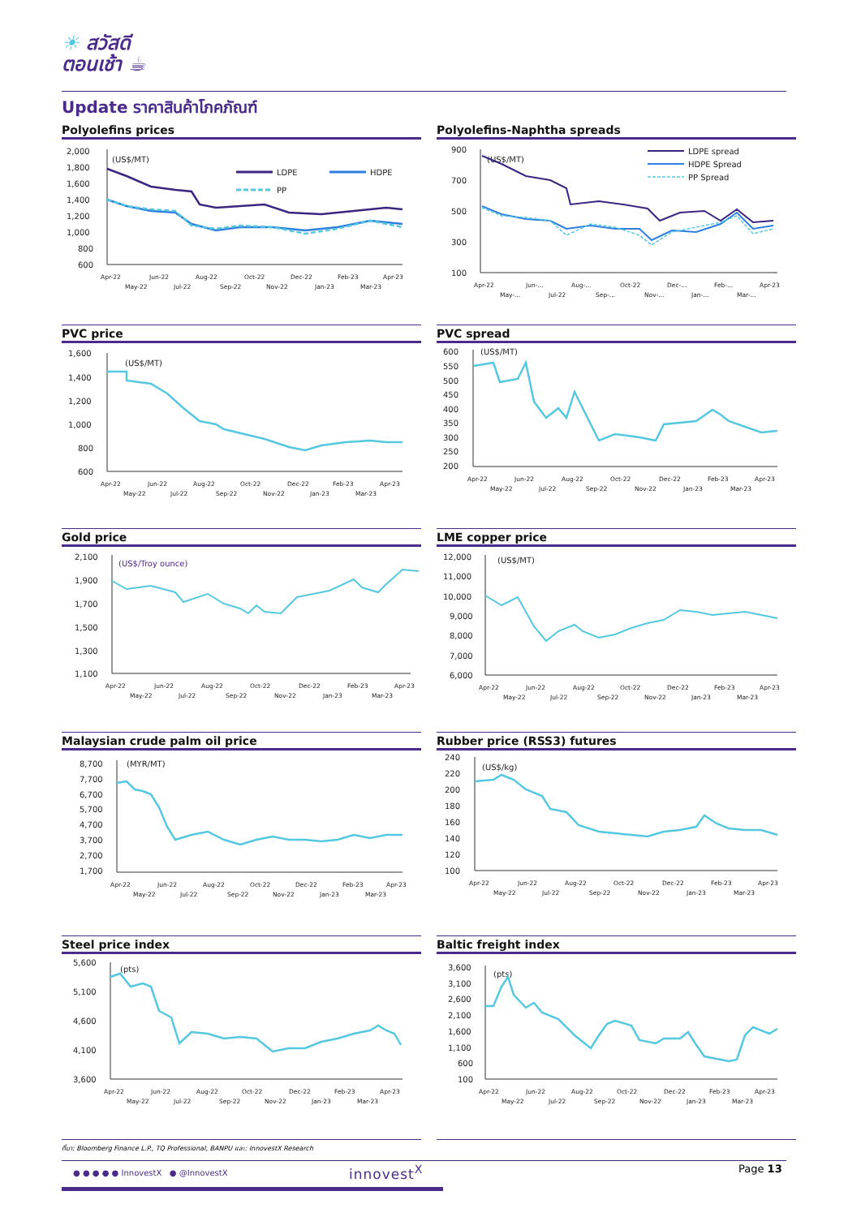☀ สวัสดี
ตอนเช้า ☕
Update ราคาสินค้าโภคภัณฑ์
Polyolefins prices
2,000
1,800
1,600
1,400
1,200
1,000
800
600
(US$/MT)
LDPE
HDPE
PP
Apr-22
May-22
Jun-22
Jul-22
Aug-22
Sep-22
Oct-22
Nov-22
Dec-22
Jan-23
Feb-23
Mar-23
Apr-23
Polyolefins-Naphtha spreads
900
700
500
300
100
(US$/MT)
LDPE spread
HDPE Spread
PP Spread
Apr-22
May-...
Jun-...
Jul-22
Aug-...
Sep-...
Oct-22
Nov-...
Dec-...
Jan-...
Feb-...
Mar-...
Apr-23
PVC price
1,600
1,400
1,200
1,000
800
600
(US$/MT)
Apr-22
May-22
Jun-22
Jul-22
Aug-22
Sep-22
Oct-22
Nov-22
Dec-22
Jan-23
Feb-23
Mar-23
Apr-23
PVC spread
600
550
500
450
400
350
300
250
200
(US$/MT)
Apr-22
May-22
Jun-22
Jul-22
Aug-22
Sep-22
Oct-22
Nov-22
Dec-22
Jan-23
Feb-23
Mar-23
Apr-23
Gold price
2,100
1,900
1,700
1,500
1,300
1,100
(US$/Troy ounce)
Apr-22
May-22
Jun-22
Jul-22
Aug-22
Sep-22
Oct-22
Nov-22
Dec-22
Jan-23
Feb-23
Mar-23
Apr-23
LME copper price
12,000
11,000
10,000
9,000
8,000
7,000
6,000
(US$/MT)
Apr-22
May-22
Jun-22
Jul-22
Aug-22
Sep-22
Oct-22
Nov-22
Dec-22
Jan-23
Feb-23
Mar-23
Apr-23
Malaysian crude palm oil price
8,700
7,700
6,700
5,700
4,700
3,700
2,700
1,700
(MYR/MT)
Apr-22
May-22
Jun-22
Jul-22
Aug-22
Sep-22
Oct-22
Nov-22
Dec-22
Jan-23
Feb-23
Mar-23
Apr-23
Rubber price (RSS3) futures
240
220
200
180
160
140
120
100
(US$/kg)
Apr-22
May-22
Jun-22
Jul-22
Aug-22
Sep-22
Oct-22
Nov-22
Dec-22
Jan-23
Feb-23
Mar-23
Apr-23
Steel price index
5,600
5,100
4,600
4,100
3,600
(pts)
Apr-22
May-22
Jun-22
Jul-22
Aug-22
Sep-22
Oct-22
Nov-22
Dec-22
Jan-23
Feb-23
Mar-23
Apr-23
Baltic freight index
3,600
3,100
2,600
2,100
1,600
1,100
600
100
(pts)
Apr-22
May-22
Jun-22
Jul-22
Aug-22
Sep-22
Oct-22
Nov-22
Dec-22
Jan-23
Feb-23
Mar-23
Apr-23
ที่มา: Bloomberg Finance L.P., TQ Professional, BANPU และ: InnovestX Research
● ● ● ● ● InnovestX ● @InnovestX
innovest<sup>X</sup> Page 13